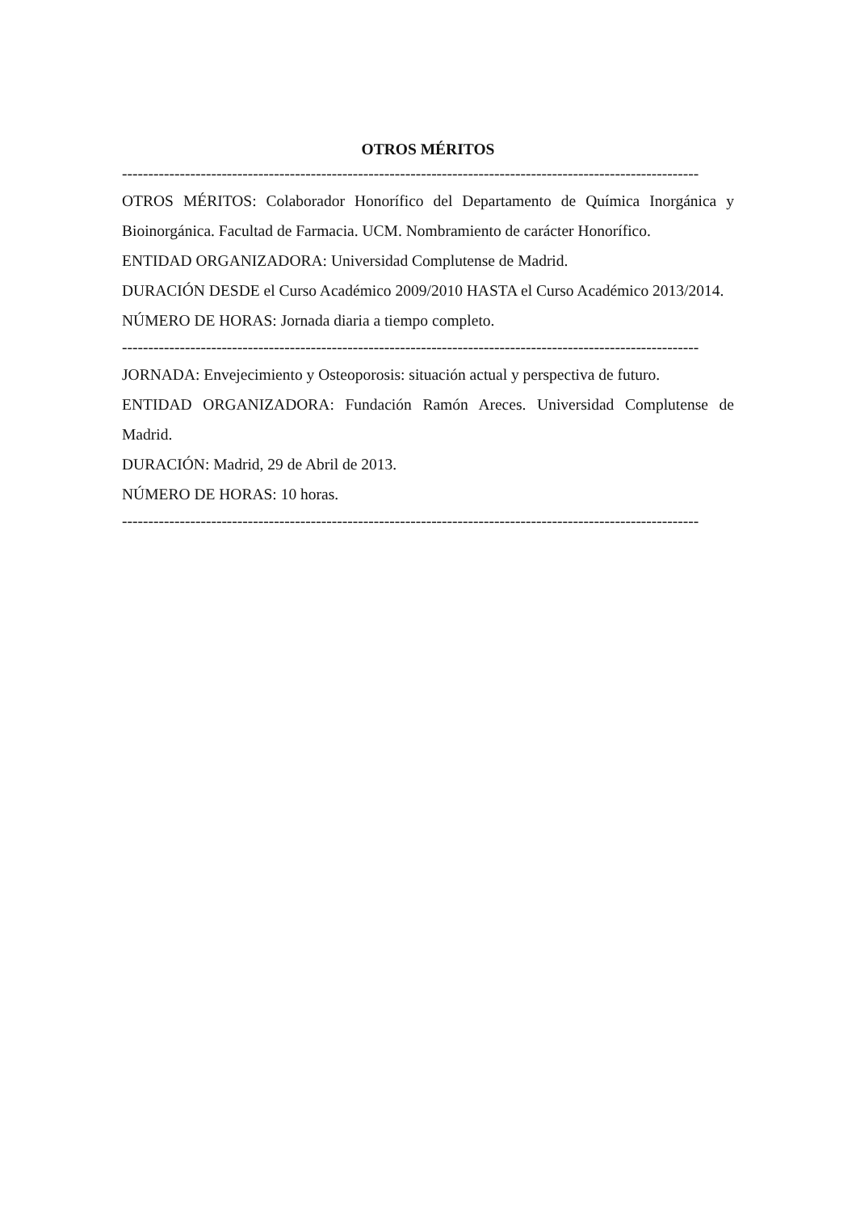OTROS MÉRITOS
--------------------------------------------------------------------------------------------------------------
OTROS MÉRITOS: Colaborador Honorífico del Departamento de Química Inorgánica y Bioinorgánica. Facultad de Farmacia. UCM. Nombramiento de carácter Honorífico.
ENTIDAD ORGANIZADORA: Universidad Complutense de Madrid.
DURACIÓN DESDE el Curso Académico 2009/2010 HASTA el Curso Académico 2013/2014.
NÚMERO DE HORAS: Jornada diaria a tiempo completo.
--------------------------------------------------------------------------------------------------------------
JORNADA: Envejecimiento y Osteoporosis: situación actual y perspectiva de futuro.
ENTIDAD ORGANIZADORA: Fundación Ramón Areces. Universidad Complutense de Madrid.
DURACIÓN: Madrid, 29 de Abril de 2013.
NÚMERO DE HORAS: 10 horas.
--------------------------------------------------------------------------------------------------------------